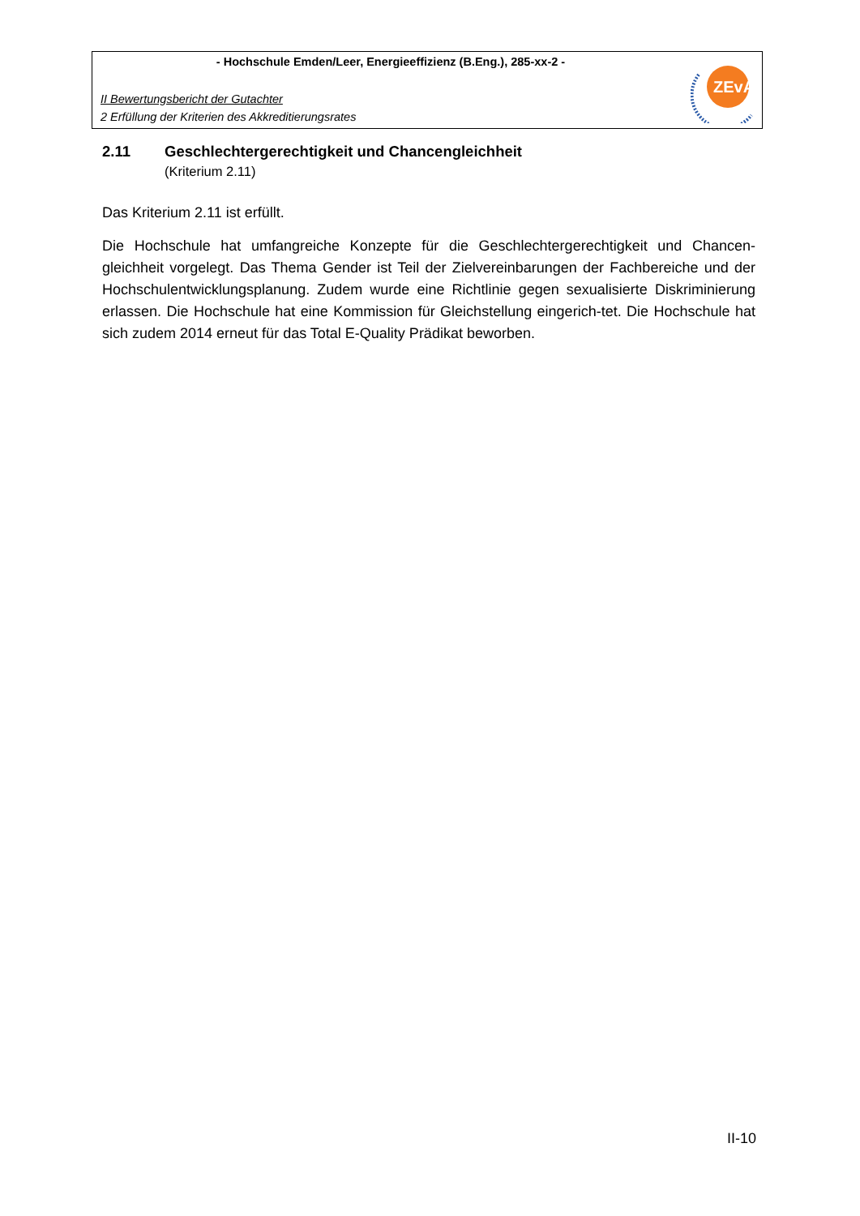- Hochschule Emden/Leer, Energieeffizienz (B.Eng.), 285-xx-2 -
II Bewertungsbericht der Gutachter
2 Erfüllung der Kriterien des Akkreditierungsrates
ZEvA
2.11 Geschlechtergerechtigkeit und Chancengleichheit
(Kriterium 2.11)
Das Kriterium 2.11 ist erfüllt.
Die Hochschule hat umfangreiche Konzepte für die Geschlechtergerechtigkeit und Chancen-gleichheit vorgelegt. Das Thema Gender ist Teil der Zielvereinbarungen der Fachbereiche und der Hochschulentwicklungsplanung. Zudem wurde eine Richtlinie gegen sexualisierte Diskriminierung erlassen. Die Hochschule hat eine Kommission für Gleichstellung eingerich-tet. Die Hochschule hat sich zudem 2014 erneut für das Total E-Quality Prädikat beworben.
II-10